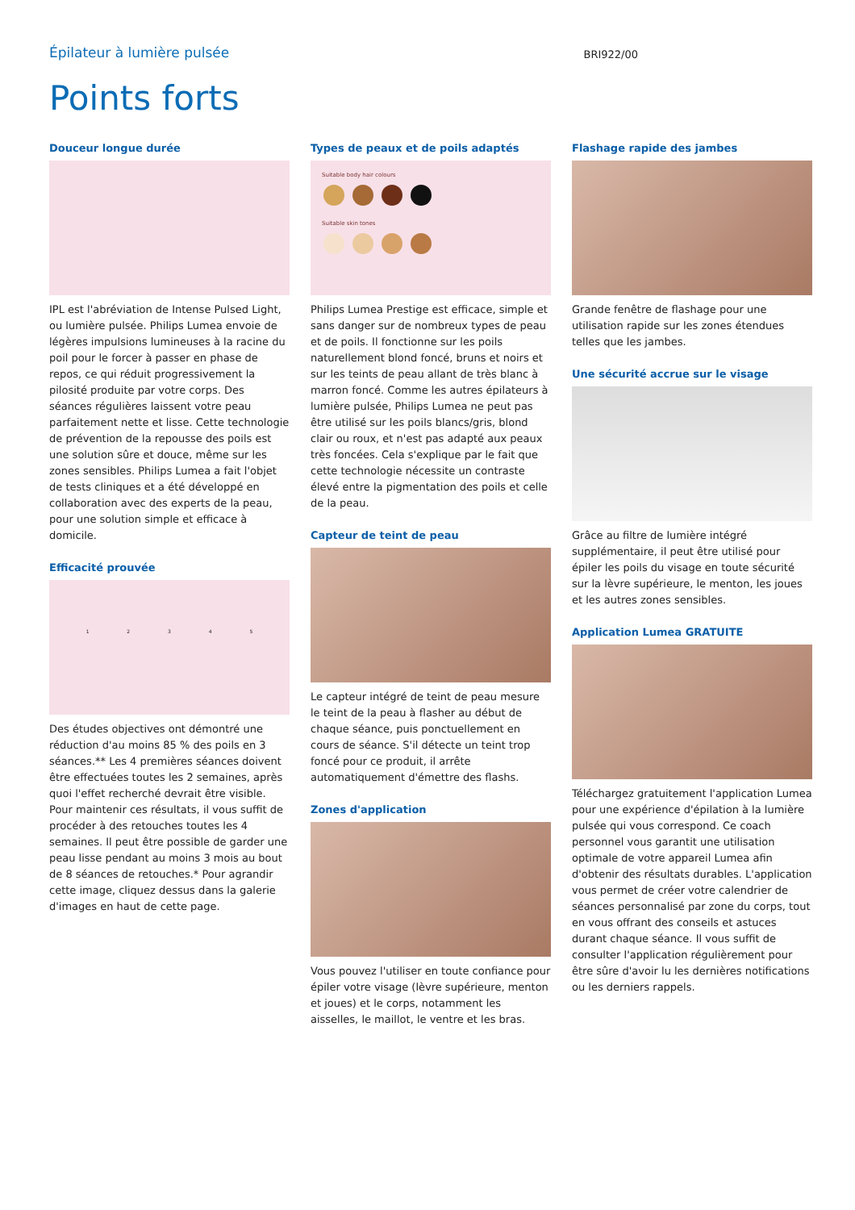Épilateur à lumière pulsée
BRI922/00
Points forts
Douceur longue durée
IPL est l'abréviation de Intense Pulsed Light, ou lumière pulsée. Philips Lumea envoie de légères impulsions lumineuses à la racine du poil pour le forcer à passer en phase de repos, ce qui réduit progressivement la pilosité produite par votre corps. Des séances régulières laissent votre peau parfaitement nette et lisse. Cette technologie de prévention de la repousse des poils est une solution sûre et douce, même sur les zones sensibles. Philips Lumea a fait l'objet de tests cliniques et a été développé en collaboration avec des experts de la peau, pour une solution simple et efficace à domicile.
Efficacité prouvée
1 2 3 4 5
Des études objectives ont démontré une réduction d'au moins 85 % des poils en 3 séances.** Les 4 premières séances doivent être effectuées toutes les 2 semaines, après quoi l'effet recherché devrait être visible. Pour maintenir ces résultats, il vous suffit de procéder à des retouches toutes les 4 semaines. Il peut être possible de garder une peau lisse pendant au moins 3 mois au bout de 8 séances de retouches.* Pour agrandir cette image, cliquez dessus dans la galerie d'images en haut de cette page.
Types de peaux et de poils adaptés
Suitable body hair colours
Suitable skin tones
Philips Lumea Prestige est efficace, simple et sans danger sur de nombreux types de peau et de poils. Il fonctionne sur les poils naturellement blond foncé, bruns et noirs et sur les teints de peau allant de très blanc à marron foncé. Comme les autres épilateurs à lumière pulsée, Philips Lumea ne peut pas être utilisé sur les poils blancs/gris, blond clair ou roux, et n'est pas adapté aux peaux très foncées. Cela s'explique par le fait que cette technologie nécessite un contraste élevé entre la pigmentation des poils et celle de la peau.
Capteur de teint de peau
Le capteur intégré de teint de peau mesure le teint de la peau à flasher au début de chaque séance, puis ponctuellement en cours de séance. S'il détecte un teint trop foncé pour ce produit, il arrête automatiquement d'émettre des flashs.
Zones d'application
Vous pouvez l'utiliser en toute confiance pour épiler votre visage (lèvre supérieure, menton et joues) et le corps, notamment les aisselles, le maillot, le ventre et les bras.
Flashage rapide des jambes
Grande fenêtre de flashage pour une utilisation rapide sur les zones étendues telles que les jambes.
Une sécurité accrue sur le visage
Grâce au filtre de lumière intégré supplémentaire, il peut être utilisé pour épiler les poils du visage en toute sécurité sur la lèvre supérieure, le menton, les joues et les autres zones sensibles.
Application Lumea GRATUITE
Téléchargez gratuitement l'application Lumea pour une expérience d'épilation à la lumière pulsée qui vous correspond. Ce coach personnel vous garantit une utilisation optimale de votre appareil Lumea afin d'obtenir des résultats durables. L'application vous permet de créer votre calendrier de séances personnalisé par zone du corps, tout en vous offrant des conseils et astuces durant chaque séance. Il vous suffit de consulter l'application régulièrement pour être sûre d'avoir lu les dernières notifications ou les derniers rappels.